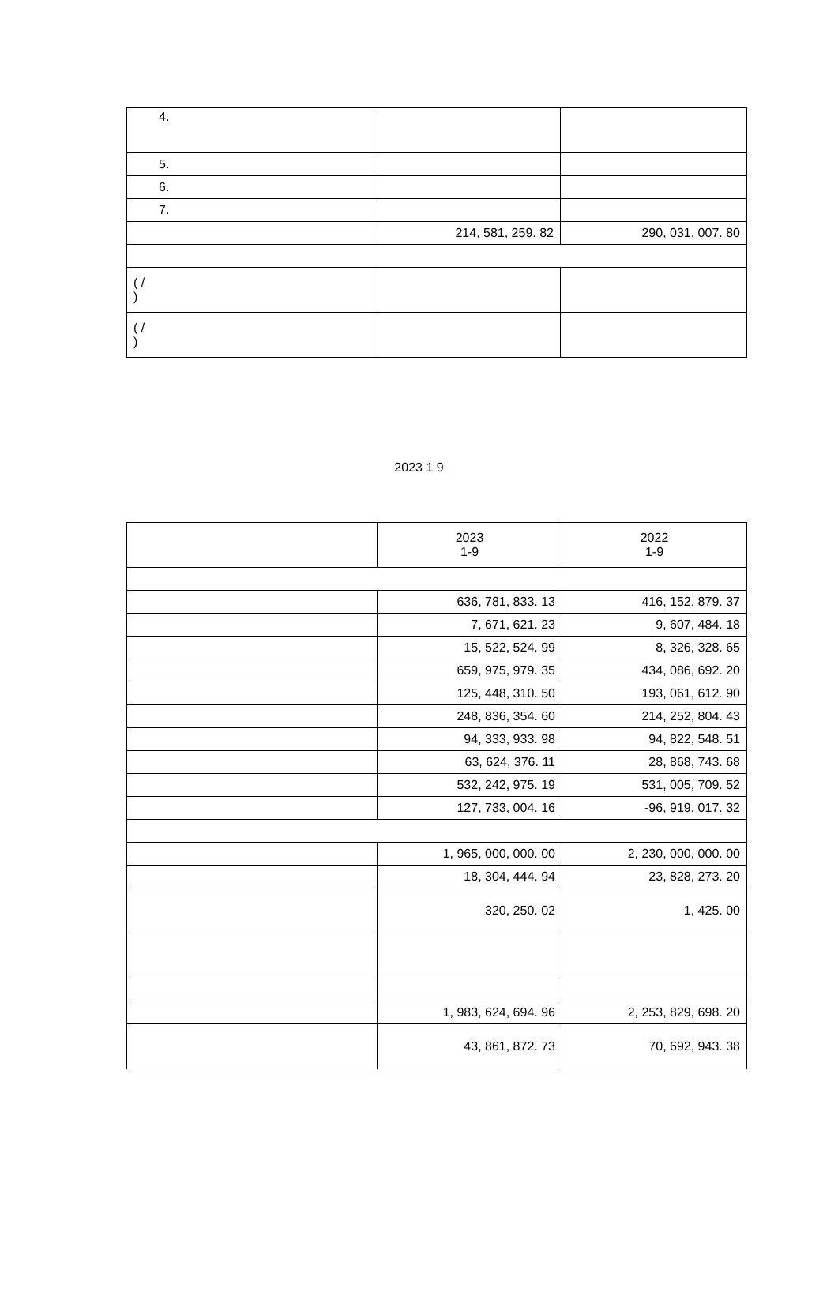| 4. | | |
| 5. | | |
| 6. | | |
| 7. | | |
| | 214, 581, 259. 82 | 290, 031, 007. 80 |
| ( / ) | | |
| ( / ) | | |
2023 1 9
| | 2023 1-9 | 2022 1-9 |
| --- | --- | --- |
| | 636, 781, 833. 13 | 416, 152, 879. 37 |
| | 7, 671, 621. 23 | 9, 607, 484. 18 |
| | 15, 522, 524. 99 | 8, 326, 328. 65 |
| | 659, 975, 979. 35 | 434, 086, 692. 20 |
| | 125, 448, 310. 50 | 193, 061, 612. 90 |
| | 248, 836, 354. 60 | 214, 252, 804. 43 |
| | 94, 333, 933. 98 | 94, 822, 548. 51 |
| | 63, 624, 376. 11 | 28, 868, 743. 68 |
| | 532, 242, 975. 19 | 531, 005, 709. 52 |
| | 127, 733, 004. 16 | -96, 919, 017. 32 |
| | 1, 965, 000, 000. 00 | 2, 230, 000, 000. 00 |
| | 18, 304, 444. 94 | 23, 828, 273. 20 |
| | 320, 250. 02 | 1, 425. 00 |
| | 1, 983, 624, 694. 96 | 2, 253, 829, 698. 20 |
| | 43, 861, 872. 73 | 70, 692, 943. 38 |